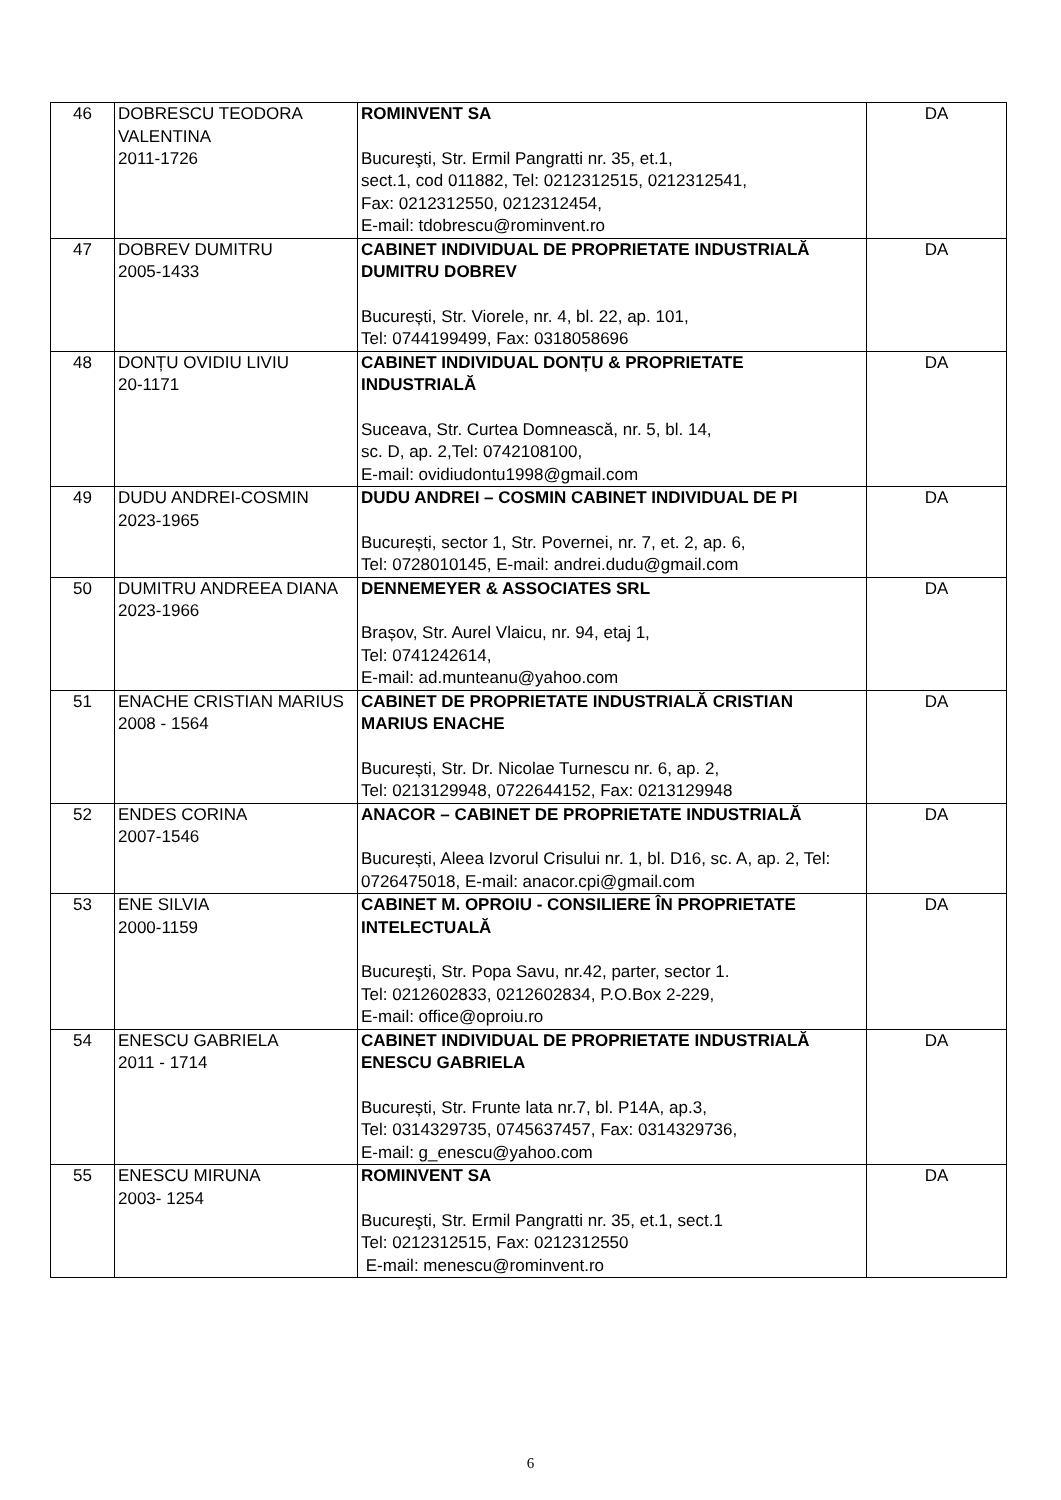| 46 | DOBRESCU TEODORA VALENTINA 2011-1726 | ROMINVENT SA Bucureşti, Str. Ermil Pangratti nr. 35, et.1, sect.1, cod 011882, Tel: 0212312515, 0212312541, Fax: 0212312550, 0212312454, E-mail: tdobrescu@rominvent.ro | DA |
| 47 | DOBREV DUMITRU 2005-1433 | CABINET INDIVIDUAL DE PROPRIETATE INDUSTRIALĂ DUMITRU DOBREV București, Str. Viorele, nr. 4, bl. 22, ap. 101, Tel: 0744199499, Fax: 0318058696 | DA |
| 48 | DONȚU OVIDIU LIVIU 20-1171 | CABINET INDIVIDUAL DONȚU & PROPRIETATE INDUSTRIALĂ Suceava, Str. Curtea Domnească, nr. 5, bl. 14, sc. D, ap. 2,Tel: 0742108100, E-mail: ovidiudontu1998@gmail.com | DA |
| 49 | DUDU ANDREI-COSMIN 2023-1965 | DUDU ANDREI – COSMIN CABINET INDIVIDUAL DE PI București, sector 1, Str. Povernei, nr. 7, et. 2, ap. 6, Tel: 0728010145, E-mail: andrei.dudu@gmail.com | DA |
| 50 | DUMITRU ANDREEA DIANA 2023-1966 | DENNEMEYER & ASSOCIATES SRL Brașov, Str. Aurel Vlaicu, nr. 94, etaj 1, Tel: 0741242614, E-mail: ad.munteanu@yahoo.com | DA |
| 51 | ENACHE CRISTIAN MARIUS 2008 - 1564 | CABINET DE PROPRIETATE INDUSTRIALĂ CRISTIAN MARIUS ENACHE București, Str. Dr. Nicolae Turnescu nr. 6, ap. 2, Tel: 0213129948, 0722644152, Fax: 0213129948 | DA |
| 52 | ENDES CORINA 2007-1546 | ANACOR – CABINET DE PROPRIETATE INDUSTRIALĂ București, Aleea Izvorul Crisului nr. 1, bl. D16, sc. A, ap. 2, Tel: 0726475018, E-mail: anacor.cpi@gmail.com | DA |
| 53 | ENE SILVIA 2000-1159 | CABINET M. OPROIU - CONSILIERE ÎN PROPRIETATE INTELECTUALĂ Bucureşti, Str. Popa Savu, nr.42, parter, sector 1. Tel: 0212602833, 0212602834, P.O.Box 2-229, E-mail: office@oproiu.ro | DA |
| 54 | ENESCU GABRIELA 2011 - 1714 | CABINET INDIVIDUAL DE PROPRIETATE INDUSTRIALĂ ENESCU GABRIELA București, Str. Frunte lata nr.7, bl. P14A, ap.3, Tel: 0314329735, 0745637457, Fax: 0314329736, E-mail: g_enescu@yahoo.com | DA |
| 55 | ENESCU MIRUNA 2003- 1254 | ROMINVENT SA Bucureşti, Str. Ermil Pangratti nr. 35, et.1, sect.1 Tel: 0212312515, Fax: 0212312550 E-mail: menescu@rominvent.ro | DA |
6